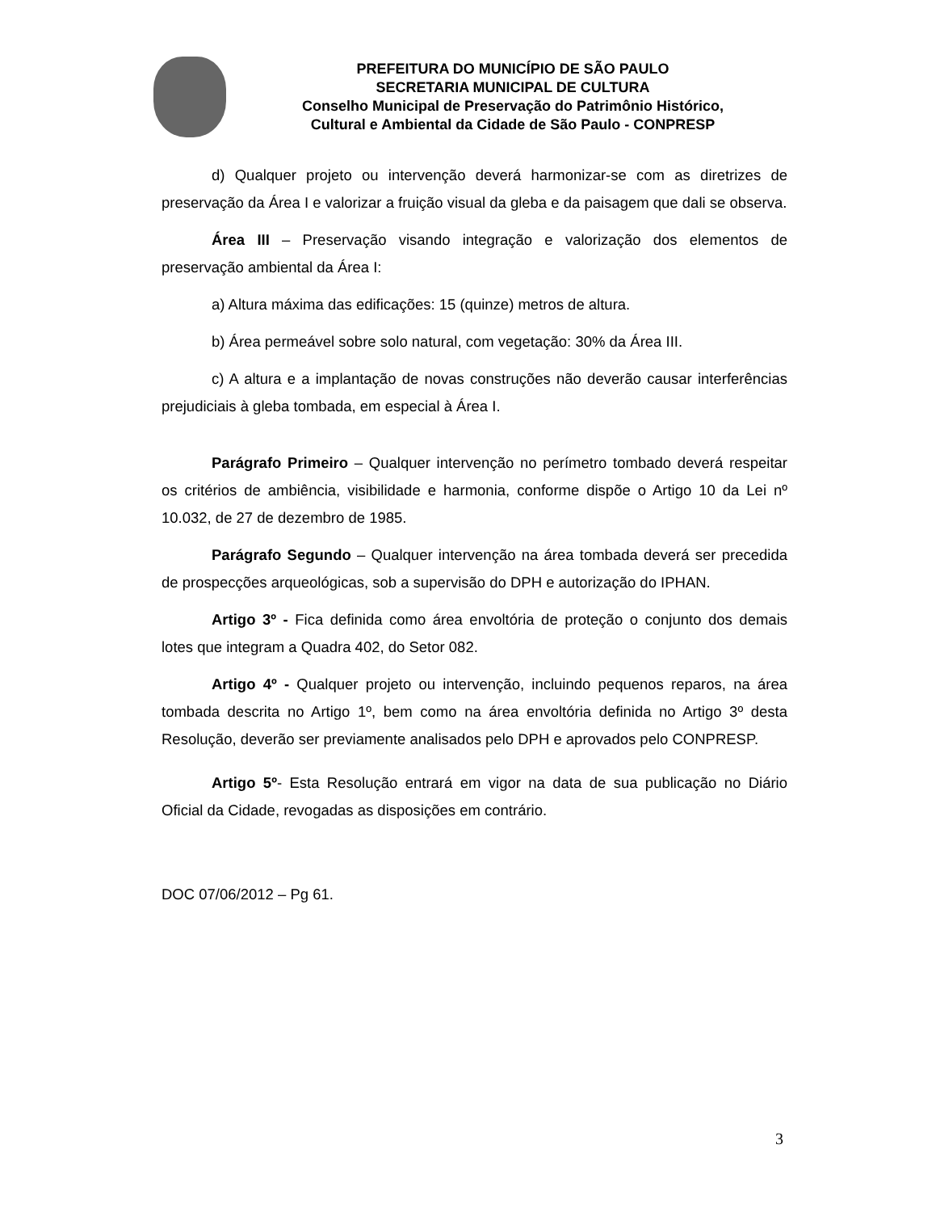PREFEITURA DO MUNICÍPIO DE SÃO PAULO
SECRETARIA MUNICIPAL DE CULTURA
Conselho Municipal de Preservação do Patrimônio Histórico,
Cultural e Ambiental da Cidade de São Paulo - CONPRESP
d) Qualquer projeto ou intervenção deverá harmonizar-se com as diretrizes de preservação da Área I e valorizar a fruição visual da gleba e da paisagem que dali se observa.
Área III – Preservação visando integração e valorização dos elementos de preservação ambiental da Área I:
a) Altura máxima das edificações: 15 (quinze) metros de altura.
b) Área permeável sobre solo natural, com vegetação: 30% da Área III.
c) A altura e a implantação de novas construções não deverão causar interferências prejudiciais à gleba tombada, em especial à Área I.
Parágrafo Primeiro – Qualquer intervenção no perímetro tombado deverá respeitar os critérios de ambiência, visibilidade e harmonia, conforme dispõe o Artigo 10 da Lei nº 10.032, de 27 de dezembro de 1985.
Parágrafo Segundo – Qualquer intervenção na área tombada deverá ser precedida de prospecções arqueológicas, sob a supervisão do DPH e autorização do IPHAN.
Artigo 3º - Fica definida como área envoltória de proteção o conjunto dos demais lotes que integram a Quadra 402, do Setor 082.
Artigo 4º - Qualquer projeto ou intervenção, incluindo pequenos reparos, na área tombada descrita no Artigo 1º, bem como na área envoltória definida no Artigo 3º desta Resolução, deverão ser previamente analisados pelo DPH e aprovados pelo CONPRESP.
Artigo 5º- Esta Resolução entrará em vigor na data de sua publicação no Diário Oficial da Cidade, revogadas as disposições em contrário.
DOC 07/06/2012 – Pg 61.
3